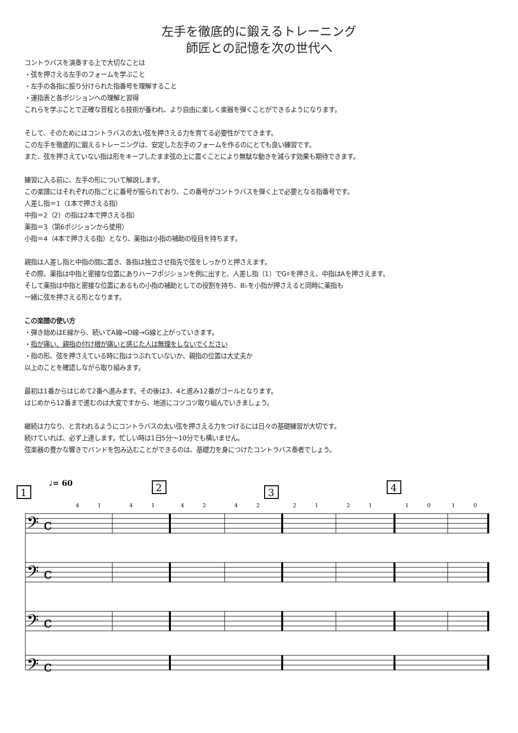左手を徹底的に鍛えるトレーニング
師匠との記憶を次の世代へ
コントラバスを演奏する上で大切なことは
・弦を押さえる左手のフォームを学ぶこと
・左手の各指に振り分けられた指番号を理解すること
・運指表と各ポジションへの理解と習得
これらを学ぶことで正確な音程とる技術が養われ、より自由に楽しく楽器を弾くことができるようになります。
そして、そのためにはコントラバスの太い弦を押さえる力を育てる必要性がでてきます。
この左手を徹底的に鍛えるトレーニングは、安定した左手のフォームを作るのにとても良い練習です。
また、弦を押さえていない指は形をキープしたまま弦の上に置くことにより無駄な動きを減らす効果も期待できます。
練習に入る前に、左手の形について解説します。
この楽譜にはそれぞれの指ごとに番号が振られており、この番号がコントラバスを弾く上で必要となる指番号です。
人差し指＝1（1本で押さえる指）
中指＝2（2）の指は2本で押さえる指）
薬指＝3（第6ポジションから使用）
小指＝4（4本で押さえる指）となり、薬指は小指の補助の役目を持ちます。
親指は人差し指と中指の間に置き、各指は独立させ指先で弦をしっかりと押さえます。
その際、薬指は中指と密接な位置にありハーフポジションを例に出すと、人差し指（1）でG♯を押さえ、中指はAを押さえます。
そして薬指は中指と密接な位置にあるもの小指の補助としての役割を持ち、B♭を小指が押さえると同時に薬指も
一緒に弦を押さえる形となります。
この楽譜の使い方
・弾き始めはE線から、続いてA線→D線→G線と上がっていきます。
・指が痛い、親指の付け根が痛いと感じた人は無理をしないでください
・指の形、弦を押さえている時に指はつぶれていないか、親指の位置は大丈夫か
以上のことを確認しながら取り組みます。
最初は1番からはじめて2番へ進みます。その後は3、4と進み12番がゴールとなります。
はじめから12番まで進むのは大変ですから、地道にコツコツ取り組んでいきましょう。
継続は力なり、と言われるようにコントラバスの太い弦を押さえる力をつけるには日々の基礎練習が大切です。
続けていれば、必ず上達します。忙しい時は1日5分〜10分でも構いません。
弦楽器の豊かな響きでバンドを包み込むことができるのは、基礎力を身につけたコントラバス奏者でしょう。
1
♩= 60
2
3
4
𝄢 c
𝄢 c
𝄢 c
𝄢 c
4
1
4
1
4
2
4
2
2
1
2
1
1
0
1
0